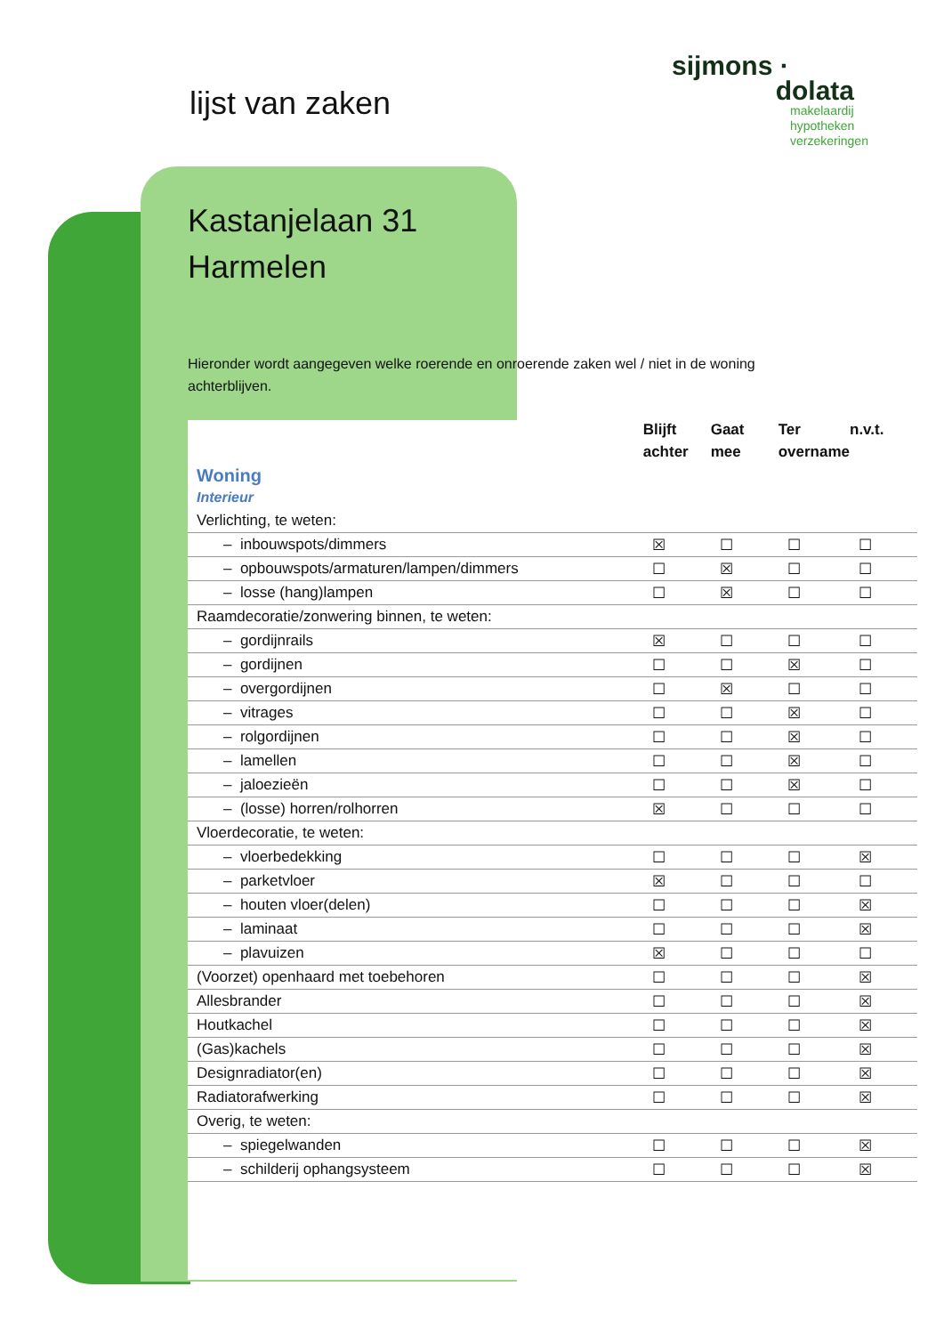lijst van zaken
sijmons ·
dolata
makelaardij
hypotheken
verzekeringen
Kastanjelaan 31
Harmelen
Hieronder wordt aangegeven welke roerende en onroerende zaken wel / niet in de woning achterblijven.
| | Blijft achter | Gaat mee | Ter overname | n.v.t. |
| --- | --- | --- | --- | --- |
| Woning Interieur | | | | |
| Verlichting, te weten: | | | | |
| – inbouwspots/dimmers | ☒ | ☐ | ☐ | ☐ |
| – opbouwspots/armaturen/lampen/dimmers | ☐ | ☒ | ☐ | ☐ |
| – losse (hang)lampen | ☐ | ☒ | ☐ | ☐ |
| Raamdecoratie/zonwering binnen, te weten: | | | | |
| – gordijnrails | ☒ | ☐ | ☐ | ☐ |
| – gordijnen | ☐ | ☐ | ☒ | ☐ |
| – overgordijnen | ☐ | ☒ | ☐ | ☐ |
| – vitrages | ☐ | ☐ | ☒ | ☐ |
| – rolgordijnen | ☐ | ☐ | ☒ | ☐ |
| – lamellen | ☐ | ☐ | ☒ | ☐ |
| – jaloezieën | ☐ | ☐ | ☒ | ☐ |
| – (losse) horren/rolhorren | ☒ | ☐ | ☐ | ☐ |
| Vloerdecoratie, te weten: | | | | |
| – vloerbedekking | ☐ | ☐ | ☐ | ☒ |
| – parketvloer | ☒ | ☐ | ☐ | ☐ |
| – houten vloer(delen) | ☐ | ☐ | ☐ | ☒ |
| – laminaat | ☐ | ☐ | ☐ | ☒ |
| – plavuizen | ☒ | ☐ | ☐ | ☐ |
| (Voorzet) openhaard met toebehoren | ☐ | ☐ | ☐ | ☒ |
| Allesbrander | ☐ | ☐ | ☐ | ☒ |
| Houtkachel | ☐ | ☐ | ☐ | ☒ |
| (Gas)kachels | ☐ | ☐ | ☐ | ☒ |
| Designradiator(en) | ☐ | ☐ | ☐ | ☒ |
| Radiatorafwerking | ☐ | ☐ | ☐ | ☒ |
| Overig, te weten: | | | | |
| – spiegelwanden | ☐ | ☐ | ☐ | ☒ |
| – schilderij ophangsysteem | ☐ | ☐ | ☐ | ☒ |